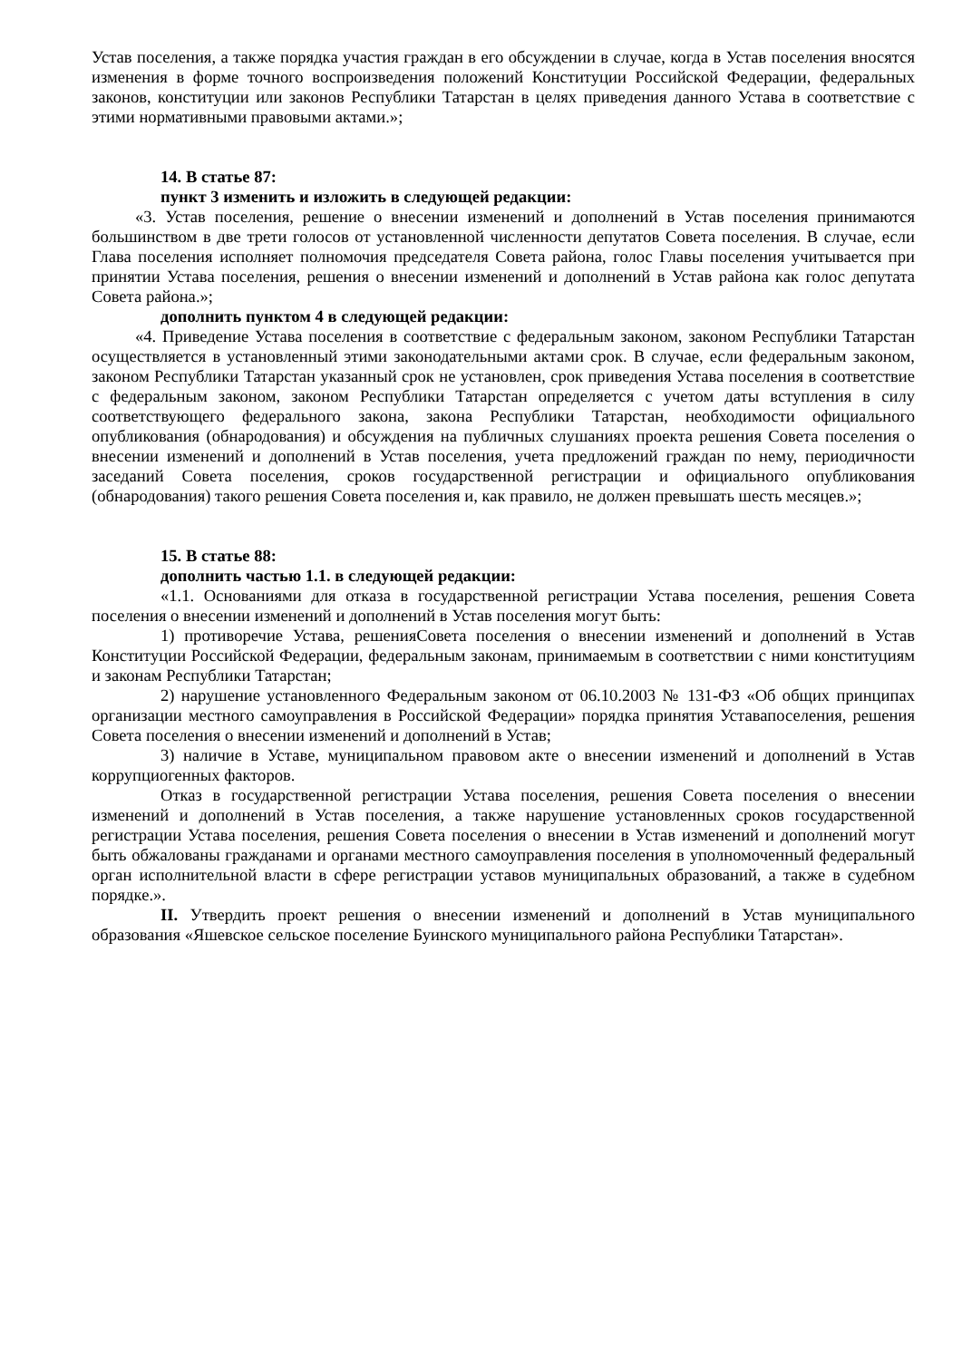Устав поселения, а также порядка участия граждан в его обсуждении в случае, когда в Устав поселения вносятся изменения в форме точного воспроизведения положений Конституции Российской Федерации, федеральных законов, конституции или законов Республики Татарстан в целях приведения данного Устава в соответствие с этими нормативными правовыми актами.»;
14. В статье 87:
пункт 3 изменить и изложить в следующей редакции:
«3. Устав поселения, решение о внесении изменений и дополнений в Устав поселения принимаются большинством в две трети голосов от установленной численности депутатов Совета поселения. В случае, если Глава поселения исполняет полномочия председателя Совета района, голос Главы поселения учитывается при принятии Устава поселения, решения о внесении изменений и дополнений в Устав района как голос депутата Совета района.»;
дополнить пунктом 4 в следующей редакции:
«4. Приведение Устава поселения в соответствие с федеральным законом, законом Республики Татарстан осуществляется в установленный этими законодательными актами срок. В случае, если федеральным законом, законом Республики Татарстан указанный срок не установлен, срок приведения Устава поселения в соответствие с федеральным законом, законом Республики Татарстан определяется с учетом даты вступления в силу соответствующего федерального закона, закона Республики Татарстан, необходимости официального опубликования (обнародования) и обсуждения на публичных слушаниях проекта решения Совета поселения о внесении изменений и дополнений в Устав поселения, учета предложений граждан по нему, периодичности заседаний Совета поселения, сроков государственной регистрации и официального опубликования (обнародования) такого решения Совета поселения и, как правило, не должен превышать шесть месяцев.»;
15. В статье 88:
дополнить частью 1.1. в следующей редакции:
«1.1. Основаниями для отказа в государственной регистрации Устава поселения, решения Совета поселения о внесении изменений и дополнений в Устав поселения могут быть:
1) противоречие Устава, решенияСовета поселения о внесении изменений и дополнений в Устав Конституции Российской Федерации, федеральным законам, принимаемым в соответствии с ними конституциям и законам Республики Татарстан;
2) нарушение установленного Федеральным законом от 06.10.2003 № 131-ФЗ «Об общих принципах организации местного самоуправления в Российской Федерации» порядка принятия Уставапоселения, решения Совета поселения о внесении изменений и дополнений в Устав;
3) наличие в Уставе, муниципальном правовом акте о внесении изменений и дополнений в Устав коррупциогенных факторов.
Отказ в государственной регистрации Устава поселения, решения Совета поселения о внесении изменений и дополнений в Устав поселения, а также нарушение установленных сроков государственной регистрации Устава поселения, решения Совета поселения о внесении в Устав изменений и дополнений могут быть обжалованы гражданами и органами местного самоуправления поселения в уполномоченный федеральный орган исполнительной власти в сфере регистрации уставов муниципальных образований, а также в судебном порядке.».
II. Утвердить проект решения о внесении изменений и дополнений в Устав муниципального образования «Яшевское сельское поселение Буинского муниципального района Республики Татарстан».